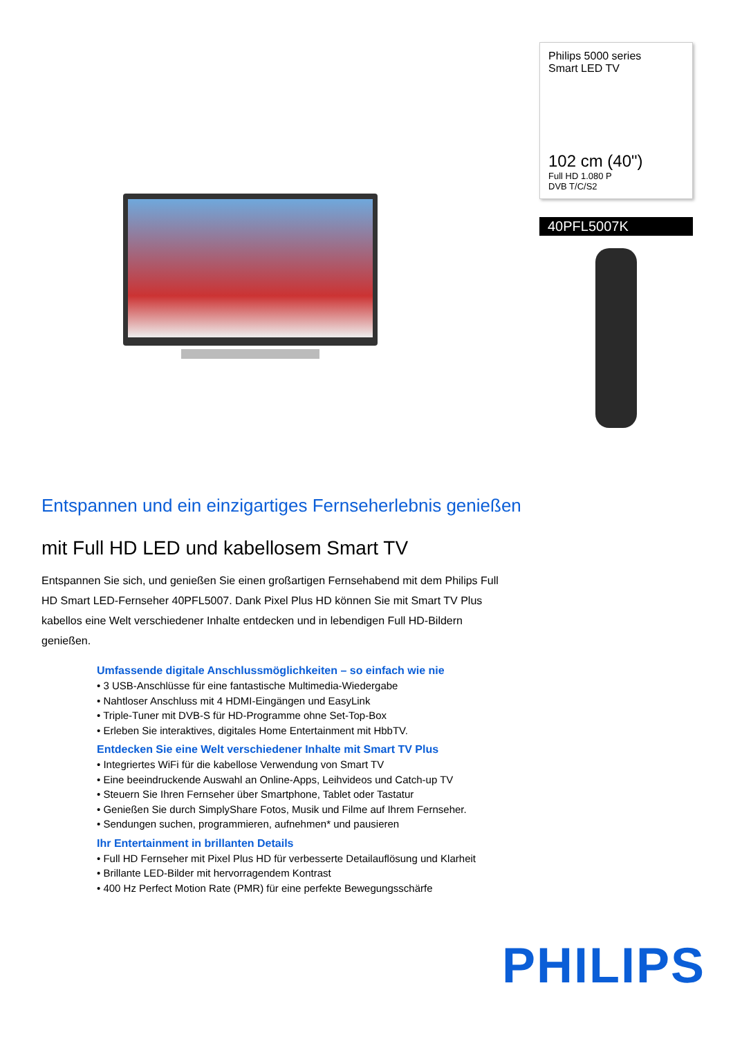Philips 5000 series
Smart LED TV
102 cm (40")
Full HD 1.080 P
DVB T/C/S2
40PFL5007K
Entspannen und ein einzigartiges Fernseherlebnis genießen
mit Full HD LED und kabellosem Smart TV
Entspannen Sie sich, und genießen Sie einen großartigen Fernsehabend mit dem Philips Full HD Smart LED-Fernseher 40PFL5007. Dank Pixel Plus HD können Sie mit Smart TV Plus kabellos eine Welt verschiedener Inhalte entdecken und in lebendigen Full HD-Bildern genießen.
Umfassende digitale Anschlussmöglichkeiten – so einfach wie nie
• 3 USB-Anschlüsse für eine fantastische Multimedia-Wiedergabe
• Nahtloser Anschluss mit 4 HDMI-Eingängen und EasyLink
• Triple-Tuner mit DVB-S für HD-Programme ohne Set-Top-Box
• Erleben Sie interaktives, digitales Home Entertainment mit HbbTV.
Entdecken Sie eine Welt verschiedener Inhalte mit Smart TV Plus
• Integriertes WiFi für die kabellose Verwendung von Smart TV
• Eine beeindruckende Auswahl an Online-Apps, Leihvideos und Catch-up TV
• Steuern Sie Ihren Fernseher über Smartphone, Tablet oder Tastatur
• Genießen Sie durch SimplyShare Fotos, Musik und Filme auf Ihrem Fernseher.
• Sendungen suchen, programmieren, aufnehmen* und pausieren
Ihr Entertainment in brillanten Details
• Full HD Fernseher mit Pixel Plus HD für verbesserte Detailauflösung und Klarheit
• Brillante LED-Bilder mit hervorragendem Kontrast
• 400 Hz Perfect Motion Rate (PMR) für eine perfekte Bewegungsschärfe
PHILIPS